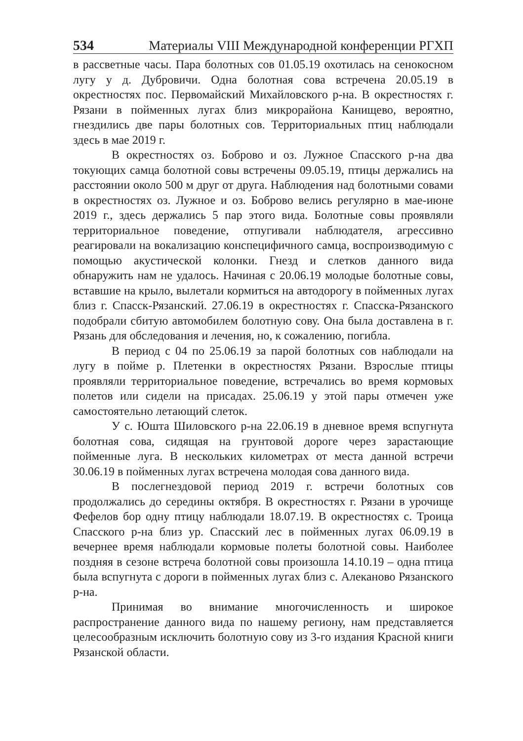534 Материалы VIII Международной конференции РГХП
в рассветные часы. Пара болотных сов 01.05.19 охотилась на сенокосном лугу у д. Дубровичи. Одна болотная сова встречена 20.05.19 в окрестностях пос. Первомайский Михайловского р-на. В окрестностях г. Рязани в пойменных лугах близ микрорайона Канищево, вероятно, гнездились две пары болотных сов. Территориальных птиц наблюдали здесь в мае 2019 г.
В окрестностях оз. Боброво и оз. Лужное Спасского р-на два токующих самца болотной совы встречены 09.05.19, птицы держались на расстоянии около 500 м друг от друга. Наблюдения над болотными совами в окрестностях оз. Лужное и оз. Боброво велись регулярно в мае-июне 2019 г., здесь держались 5 пар этого вида. Болотные совы проявляли территориальное поведение, отпугивали наблюдателя, агрессивно реагировали на вокализацию конспецифичного самца, воспроизводимую с помощью акустической колонки. Гнезд и слетков данного вида обнаружить нам не удалось. Начиная с 20.06.19 молодые болотные совы, вставшие на крыло, вылетали кормиться на автодорогу в пойменных лугах близ г. Спасск-Рязанский. 27.06.19 в окрестностях г. Спасска-Рязанского подобрали сбитую автомобилем болотную сову. Она была доставлена в г. Рязань для обследования и лечения, но, к сожалению, погибла.
В период с 04 по 25.06.19 за парой болотных сов наблюдали на лугу в пойме р. Плетенки в окрестностях Рязани. Взрослые птицы проявляли территориальное поведение, встречались во время кормовых полетов или сидели на присадах. 25.06.19 у этой пары отмечен уже самостоятельно летающий слеток.
У с. Юшта Шиловского р-на 22.06.19 в дневное время вспугнута болотная сова, сидящая на грунтовой дороге через зарастающие пойменные луга. В нескольких километрах от места данной встречи 30.06.19 в пойменных лугах встречена молодая сова данного вида.
В послегнездовой период 2019 г. встречи болотных сов продолжались до середины октября. В окрестностях г. Рязани в урочище Фефелов бор одну птицу наблюдали 18.07.19. В окрестностях с. Троица Спасского р-на близ ур. Спасский лес в пойменных лугах 06.09.19 в вечернее время наблюдали кормовые полеты болотной совы. Наиболее поздняя в сезоне встреча болотной совы произошла 14.10.19 – одна птица была вспугнута с дороги в пойменных лугах близ с. Алеканово Рязанского р-на.
Принимая во внимание многочисленность и широкое распространение данного вида по нашему региону, нам представляется целесообразным исключить болотную сову из 3-го издания Красной книги Рязанской области.